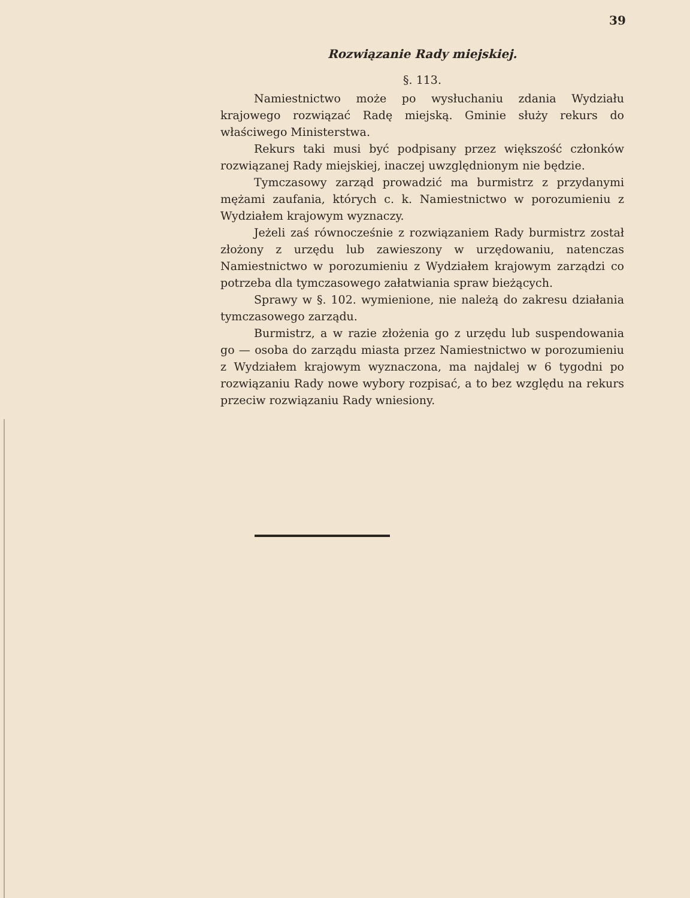39
Rozwiązanie Rady miejskiej.
§. 113.
Namiestnictwo może po wysłuchaniu zdania Wydziału krajowego rozwiązać Radę miejską. Gminie służy rekurs do właściwego Ministerstwa.
Rekurs taki musi być podpisany przez większość członków rozwiązanej Rady miejskiej, inaczej uwzględnionym nie będzie.
Tymczasowy zarząd prowadzić ma burmistrz z przydanymi mężami zaufania, których c. k. Namiestnictwo w porozumieniu z Wydziałem krajowym wyznaczy.
Jeżeli zaś równocześnie z rozwiązaniem Rady burmistrz został złożony z urzędu lub zawieszony w urzędowaniu, natenczas Namiestnictwo w porozumieniu z Wydziałem krajowym zarządzi co potrzeba dla tymczasowego załatwiania spraw bieżących.
Sprawy w §. 102. wymienione, nie należą do zakresu działania tymczasowego zarządu.
Burmistrz, a w razie złożenia go z urzędu lub suspendowania go — osoba do zarządu miasta przez Namiestnictwo w porozumieniu z Wydziałem krajowym wyznaczona, ma najdalej w 6 tygodni po rozwiązaniu Rady nowe wybory rozpisać, a to bez względu na rekurs przeciw rozwiązaniu Rady wniesiony.